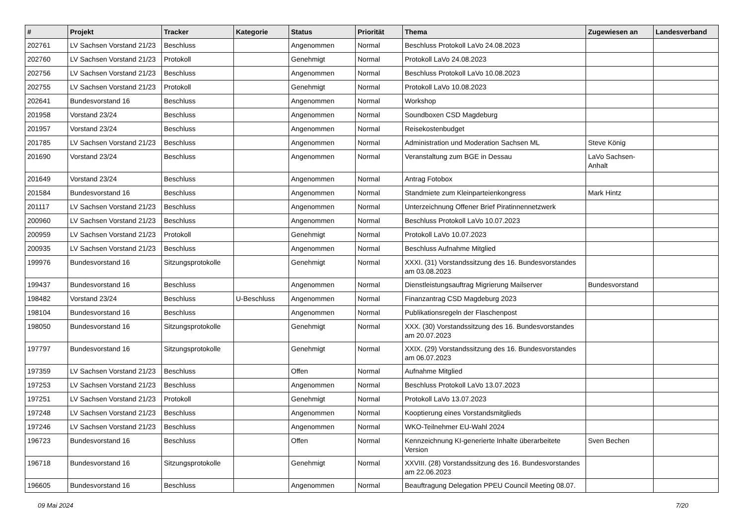| # | Projekt | Tracker | Kategorie | Status | Priorität | Thema | Zugewiesen an | Landesverband |
| --- | --- | --- | --- | --- | --- | --- | --- | --- |
| 202761 | LV Sachsen Vorstand 21/23 | Beschluss | | Angenommen | Normal | Beschluss Protokoll LaVo 24.08.2023 | | |
| 202760 | LV Sachsen Vorstand 21/23 | Protokoll | | Genehmigt | Normal | Protokoll LaVo 24.08.2023 | | |
| 202756 | LV Sachsen Vorstand 21/23 | Beschluss | | Angenommen | Normal | Beschluss Protokoll LaVo 10.08.2023 | | |
| 202755 | LV Sachsen Vorstand 21/23 | Protokoll | | Genehmigt | Normal | Protokoll LaVo 10.08.2023 | | |
| 202641 | Bundesvorstand 16 | Beschluss | | Angenommen | Normal | Workshop | | |
| 201958 | Vorstand 23/24 | Beschluss | | Angenommen | Normal | Soundboxen CSD Magdeburg | | |
| 201957 | Vorstand 23/24 | Beschluss | | Angenommen | Normal | Reisekostenbudget | | |
| 201785 | LV Sachsen Vorstand 21/23 | Beschluss | | Angenommen | Normal | Administration und Moderation Sachsen ML | Steve König | |
| 201690 | Vorstand 23/24 | Beschluss | | Angenommen | Normal | Veranstaltung zum BGE in Dessau | LaVo Sachsen-Anhalt | |
| 201649 | Vorstand 23/24 | Beschluss | | Angenommen | Normal | Antrag Fotobox | | |
| 201584 | Bundesvorstand 16 | Beschluss | | Angenommen | Normal | Standmiete zum Kleinparteienkongress | Mark Hintz | |
| 201117 | LV Sachsen Vorstand 21/23 | Beschluss | | Angenommen | Normal | Unterzeichnung Offener Brief Piratinnennetzwerk | | |
| 200960 | LV Sachsen Vorstand 21/23 | Beschluss | | Angenommen | Normal | Beschluss Protokoll LaVo 10.07.2023 | | |
| 200959 | LV Sachsen Vorstand 21/23 | Protokoll | | Genehmigt | Normal | Protokoll LaVo 10.07.2023 | | |
| 200935 | LV Sachsen Vorstand 21/23 | Beschluss | | Angenommen | Normal | Beschluss Aufnahme Mitglied | | |
| 199976 | Bundesvorstand 16 | Sitzungsprotokolle | | Genehmigt | Normal | XXXI. (31) Vorstandssitzung des 16. Bundesvorstandes am 03.08.2023 | | |
| 199437 | Bundesvorstand 16 | Beschluss | | Angenommen | Normal | Dienstleistungsauftrag Migrierung Mailserver | Bundesvorstand | |
| 198482 | Vorstand 23/24 | Beschluss | U-Beschluss | Angenommen | Normal | Finanzantrag CSD Magdeburg 2023 | | |
| 198104 | Bundesvorstand 16 | Beschluss | | Angenommen | Normal | Publikationsregeln der Flaschenpost | | |
| 198050 | Bundesvorstand 16 | Sitzungsprotokolle | | Genehmigt | Normal | XXX. (30) Vorstandssitzung des 16. Bundesvorstandes am 20.07.2023 | | |
| 197797 | Bundesvorstand 16 | Sitzungsprotokolle | | Genehmigt | Normal | XXIX. (29) Vorstandssitzung des 16. Bundesvorstandes am 06.07.2023 | | |
| 197359 | LV Sachsen Vorstand 21/23 | Beschluss | | Offen | Normal | Aufnahme Mitglied | | |
| 197253 | LV Sachsen Vorstand 21/23 | Beschluss | | Angenommen | Normal | Beschluss Protokoll LaVo 13.07.2023 | | |
| 197251 | LV Sachsen Vorstand 21/23 | Protokoll | | Genehmigt | Normal | Protokoll LaVo 13.07.2023 | | |
| 197248 | LV Sachsen Vorstand 21/23 | Beschluss | | Angenommen | Normal | Kooptierung eines Vorstandsmitglieds | | |
| 197246 | LV Sachsen Vorstand 21/23 | Beschluss | | Angenommen | Normal | WKO-Teilnehmer EU-Wahl 2024 | | |
| 196723 | Bundesvorstand 16 | Beschluss | | Offen | Normal | Kennzeichnung KI-generierte Inhalte überarbeitete Version | Sven Bechen | |
| 196718 | Bundesvorstand 16 | Sitzungsprotokolle | | Genehmigt | Normal | XXVIII. (28) Vorstandssitzung des 16. Bundesvorstandes am 22.06.2023 | | |
| 196605 | Bundesvorstand 16 | Beschluss | | Angenommen | Normal | Beauftragung Delegation PPEU Council Meeting 08.07. | | |
09 Mai 2024 7/20